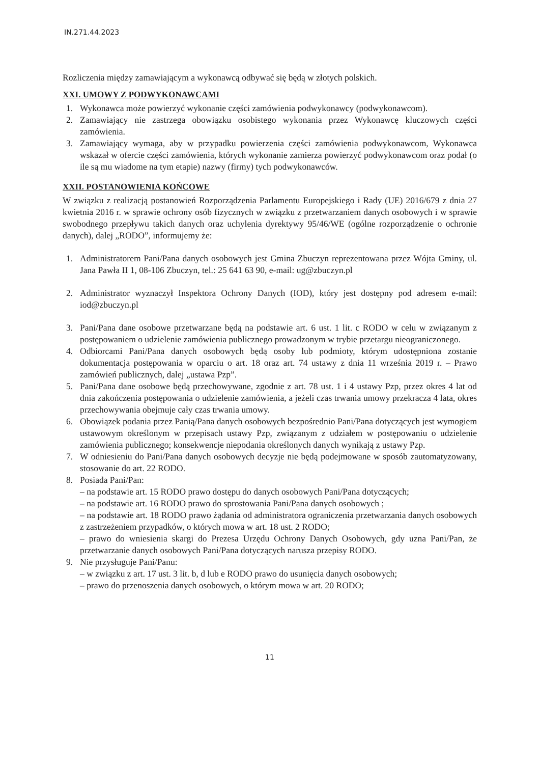IN.271.44.2023
Rozliczenia między zamawiającym a wykonawcą odbywać się będą w złotych polskich.
XXI. UMOWY Z PODWYKONAWCAMI
1. Wykonawca może powierzyć wykonanie części zamówienia podwykonawcy (podwykonawcom).
2. Zamawiający nie zastrzega obowiązku osobistego wykonania przez Wykonawcę kluczowych części zamówienia.
3. Zamawiający wymaga, aby w przypadku powierzenia części zamówienia podwykonawcom, Wykonawca wskazał w ofercie części zamówienia, których wykonanie zamierza powierzyć podwykonawcom oraz podał (o ile są mu wiadome na tym etapie) nazwy (firmy) tych podwykonawców.
XXII. POSTANOWIENIA KOŃCOWE
W związku z realizacją postanowień Rozporządzenia Parlamentu Europejskiego i Rady (UE) 2016/679 z dnia 27 kwietnia 2016 r. w sprawie ochrony osób fizycznych w związku z przetwarzaniem danych osobowych i w sprawie swobodnego przepływu takich danych oraz uchylenia dyrektywy 95/46/WE (ogólne rozporządzenie o ochronie danych), dalej „RODO”, informujemy że:
1. Administratorem Pani/Pana danych osobowych jest Gmina Zbuczyn reprezentowana przez Wójta Gminy, ul. Jana Pawła II 1, 08-106 Zbuczyn, tel.: 25 641 63 90, e-mail: ug@zbuczyn.pl
2. Administrator wyznaczył Inspektora Ochrony Danych (IOD), który jest dostępny pod adresem e-mail: iod@zbuczyn.pl
3. Pani/Pana dane osobowe przetwarzane będą na podstawie art. 6 ust. 1 lit. c RODO w celu w związanym z postępowaniem o udzielenie zamówienia publicznego prowadzonym w trybie przetargu nieograniczonego.
4. Odbiorcami Pani/Pana danych osobowych będą osoby lub podmioty, którym udostępniona zostanie dokumentacja postępowania w oparciu o art. 18 oraz art. 74 ustawy z dnia 11 września 2019 r. – Prawo zamówień publicznych, dalej „ustawa Pzp”.
5. Pani/Pana dane osobowe będą przechowywane, zgodnie z art. 78 ust. 1 i 4 ustawy Pzp, przez okres 4 lat od dnia zakończenia postępowania o udzielenie zamówienia, a jeżeli czas trwania umowy przekracza 4 lata, okres przechowywania obejmuje cały czas trwania umowy.
6. Obowiązek podania przez Panią/Pana danych osobowych bezpośrednio Pani/Pana dotyczących jest wymogiem ustawowym określonym w przepisach ustawy Pzp, związanym z udziałem w postępowaniu o udzielenie zamówienia publicznego; konsekwencje niepodania określonych danych wynikają z ustawy Pzp.
7. W odniesieniu do Pani/Pana danych osobowych decyzje nie będą podejmowane w sposób zautomatyzowany, stosowanie do art. 22 RODO.
8. Posiada Pani/Pan:
– na podstawie art. 15 RODO prawo dostępu do danych osobowych Pani/Pana dotyczących;
– na podstawie art. 16 RODO prawo do sprostowania Pani/Pana danych osobowych ;
– na podstawie art. 18 RODO prawo żądania od administratora ograniczenia przetwarzania danych osobowych z zastrzeżeniem przypadków, o których mowa w art. 18 ust. 2 RODO;
– prawo do wniesienia skargi do Prezesa Urzędu Ochrony Danych Osobowych, gdy uzna Pani/Pan, że przetwarzanie danych osobowych Pani/Pana dotyczących narusza przepisy RODO.
9. Nie przysługuje Pani/Panu:
– w związku z art. 17 ust. 3 lit. b, d lub e RODO prawo do usunięcia danych osobowych;
– prawo do przenoszenia danych osobowych, o którym mowa w art. 20 RODO;
11